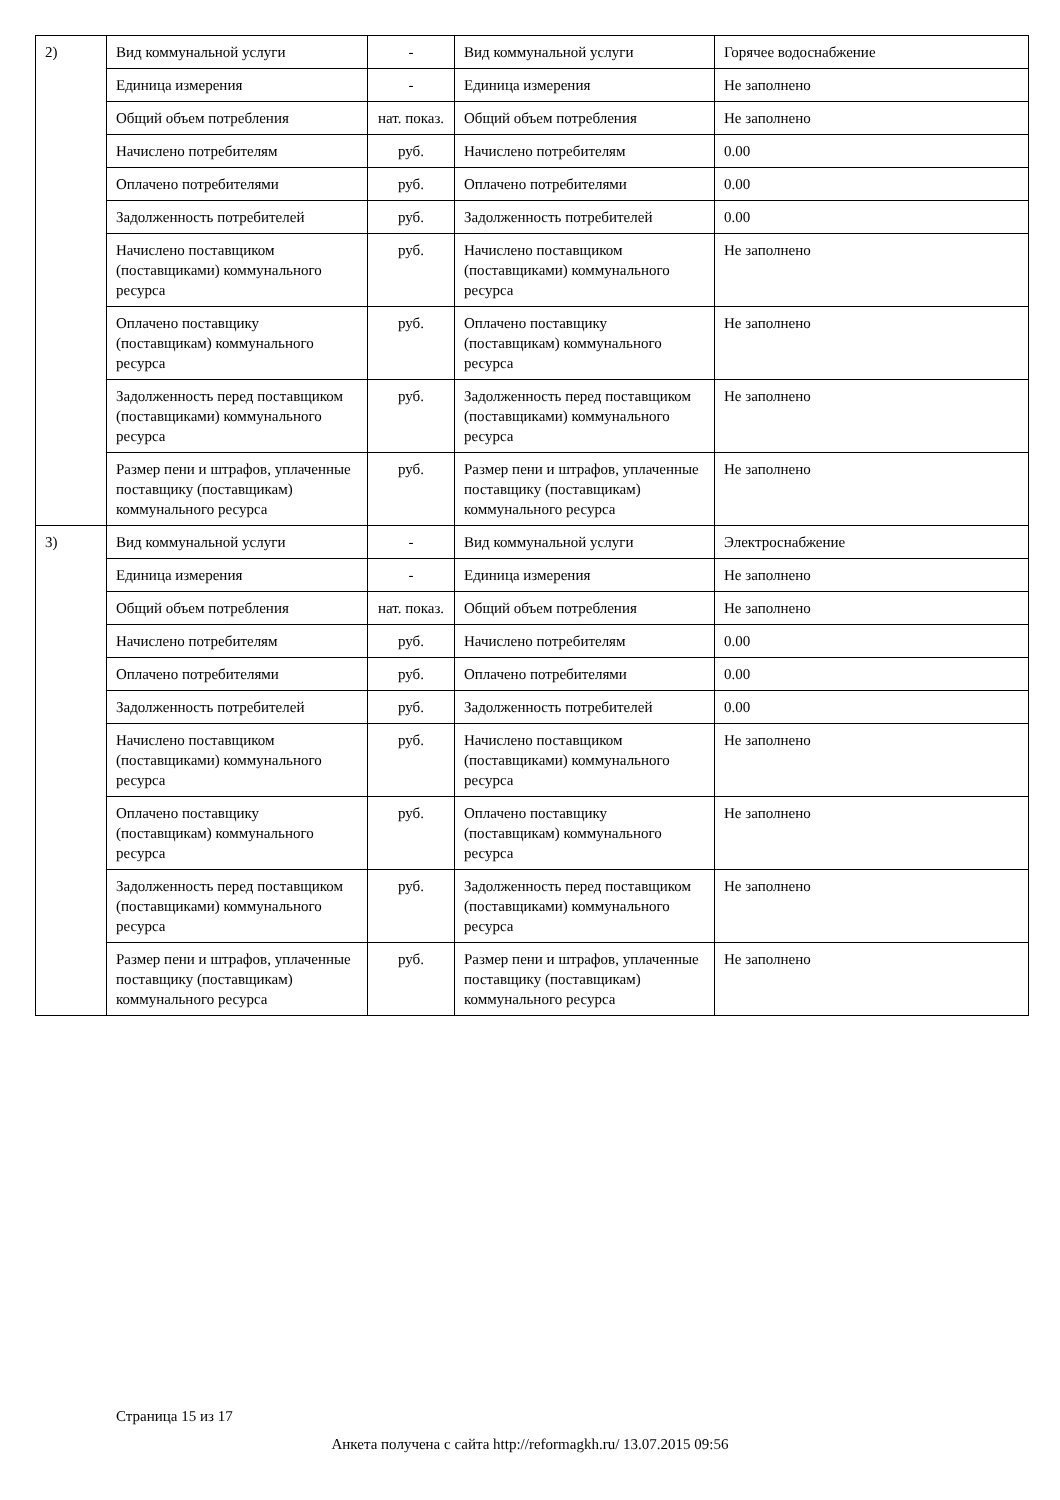| 2) | Вид коммунальной услуги | - | Вид коммунальной услуги | Горячее водоснабжение |
| | Единица измерения | - | Единица измерения | Не заполнено |
| | Общий объем потребления | нат. показ. | Общий объем потребления | Не заполнено |
| | Начислено потребителям | руб. | Начислено потребителям | 0.00 |
| | Оплачено потребителями | руб. | Оплачено потребителями | 0.00 |
| | Задолженность потребителей | руб. | Задолженность потребителей | 0.00 |
| | Начислено поставщиком (поставщиками) коммунального ресурса | руб. | Начислено поставщиком (поставщиками) коммунального ресурса | Не заполнено |
| | Оплачено поставщику (поставщикам) коммунального ресурса | руб. | Оплачено поставщику (поставщикам) коммунального ресурса | Не заполнено |
| | Задолженность перед поставщиком (поставщиками) коммунального ресурса | руб. | Задолженность перед поставщиком (поставщиками) коммунального ресурса | Не заполнено |
| | Размер пени и штрафов, уплаченные поставщику (поставщикам) коммунального ресурса | руб. | Размер пени и штрафов, уплаченные поставщику (поставщикам) коммунального ресурса | Не заполнено |
| 3) | Вид коммунальной услуги | - | Вид коммунальной услуги | Электроснабжение |
| | Единица измерения | - | Единица измерения | Не заполнено |
| | Общий объем потребления | нат. показ. | Общий объем потребления | Не заполнено |
| | Начислено потребителям | руб. | Начислено потребителям | 0.00 |
| | Оплачено потребителями | руб. | Оплачено потребителями | 0.00 |
| | Задолженность потребителей | руб. | Задолженность потребителей | 0.00 |
| | Начислено поставщиком (поставщиками) коммунального ресурса | руб. | Начислено поставщиком (поставщиками) коммунального ресурса | Не заполнено |
| | Оплачено поставщику (поставщикам) коммунального ресурса | руб. | Оплачено поставщику (поставщикам) коммунального ресурса | Не заполнено |
| | Задолженность перед поставщиком (поставщиками) коммунального ресурса | руб. | Задолженность перед поставщиком (поставщиками) коммунального ресурса | Не заполнено |
| | Размер пени и штрафов, уплаченные поставщику (поставщикам) коммунального ресурса | руб. | Размер пени и штрафов, уплаченные поставщику (поставщикам) коммунального ресурса | Не заполнено |
Страница 15 из 17
Анкета получена с сайта http://reformagkh.ru/ 13.07.2015 09:56